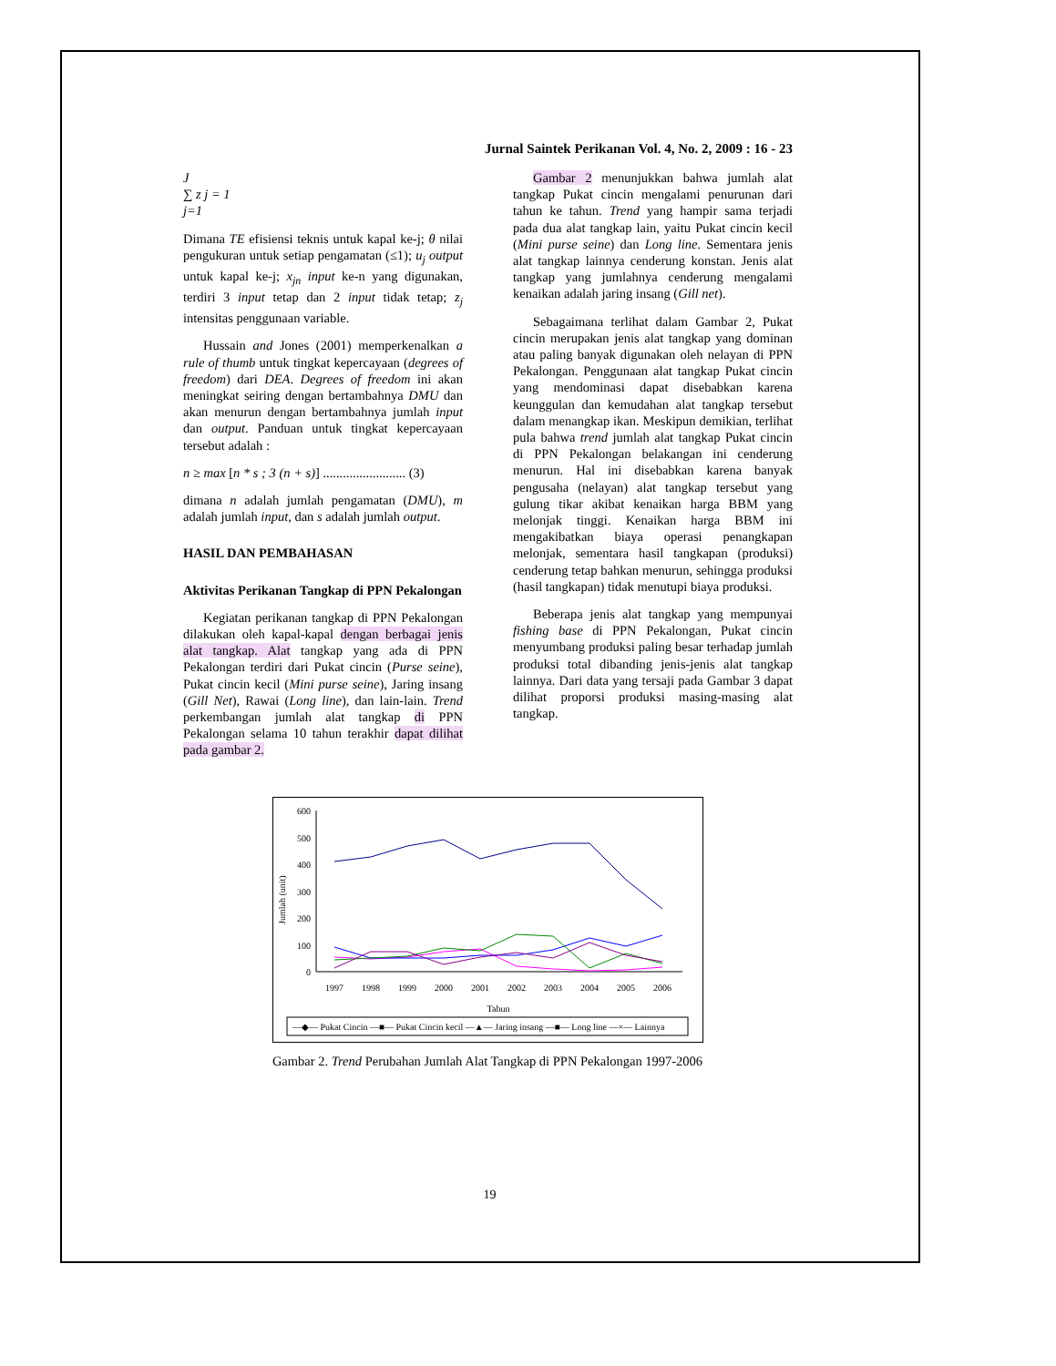Jurnal Saintek Perikanan Vol. 4, No. 2, 2009 : 16 - 23
J
∑ z j = 1
j=1
Dimana TE efisiensi teknis untuk kapal ke-j; θ nilai pengukuran untuk setiap pengamatan (≤1); u<sub>j</sub> output untuk kapal ke-j; x<sub>jn</sub> input ke-n yang digunakan, terdiri 3 input tetap dan 2 input tidak tetap; z<sub>j</sub> intensitas penggunaan variable.
Hussain and Jones (2001) memperkenalkan a rule of thumb untuk tingkat kepercayaan (degrees of freedom) dari DEA. Degrees of freedom ini akan meningkat seiring dengan bertambahnya DMU dan akan menurun dengan bertambahnya jumlah input dan output. Panduan untuk tingkat kepercayaan tersebut adalah :
n ≥ max [n * s ; 3 (n + s)] ......................... (3)
dimana n adalah jumlah pengamatan (DMU), m adalah jumlah input, dan s adalah jumlah output.
HASIL DAN PEMBAHASAN
Aktivitas Perikanan Tangkap di PPN Pekalongan
Kegiatan perikanan tangkap di PPN Pekalongan dilakukan oleh kapal-kapal dengan berbagai jenis alat tangkap. Alat tangkap yang ada di PPN Pekalongan terdiri dari Pukat cincin (Purse seine), Pukat cincin kecil (Mini purse seine), Jaring insang (Gill Net), Rawai (Long line), dan lain-lain. Trend perkembangan jumlah alat tangkap di PPN Pekalongan selama 10 tahun terakhir dapat dilihat pada gambar 2.
Gambar 2 menunjukkan bahwa jumlah alat tangkap Pukat cincin mengalami penurunan dari tahun ke tahun. Trend yang hampir sama terjadi pada dua alat tangkap lain, yaitu Pukat cincin kecil (Mini purse seine) dan Long line. Sementara jenis alat tangkap lainnya cenderung konstan. Jenis alat tangkap yang jumlahnya cenderung mengalami kenaikan adalah jaring insang (Gill net).
Sebagaimana terlihat dalam Gambar 2, Pukat cincin merupakan jenis alat tangkap yang dominan atau paling banyak digunakan oleh nelayan di PPN Pekalongan. Penggunaan alat tangkap Pukat cincin yang mendominasi dapat disebabkan karena keunggulan dan kemudahan alat tangkap tersebut dalam menangkap ikan. Meskipun demikian, terlihat pula bahwa trend jumlah alat tangkap Pukat cincin di PPN Pekalongan belakangan ini cenderung menurun. Hal ini disebabkan karena banyak pengusaha (nelayan) alat tangkap tersebut yang gulung tikar akibat kenaikan harga BBM yang melonjak tinggi. Kenaikan harga BBM ini mengakibatkan biaya operasi penangkapan melonjak, sementara hasil tangkapan (produksi) cenderung tetap bahkan menurun, sehingga produksi (hasil tangkapan) tidak menutupi biaya produksi.
Beberapa jenis alat tangkap yang mempunyai fishing base di PPN Pekalongan, Pukat cincin menyumbang produksi paling besar terhadap jumlah produksi total dibanding jenis-jenis alat tangkap lainnya. Dari data yang tersaji pada Gambar 3 dapat dilihat proporsi produksi masing-masing alat tangkap.
0
100
200
300
400
500
600
Jumlah (unit)
1997
1998
1999
2000
2001
2002
2003
2004
2005
2006
Tahun
—◆— Pukat Cincin —■— Pukat Cincin kecil —▲— Jaring insang —■— Long line —×— Lainnya
Gambar 2. Trend Perubahan Jumlah Alat Tangkap di PPN Pekalongan 1997-2006
19